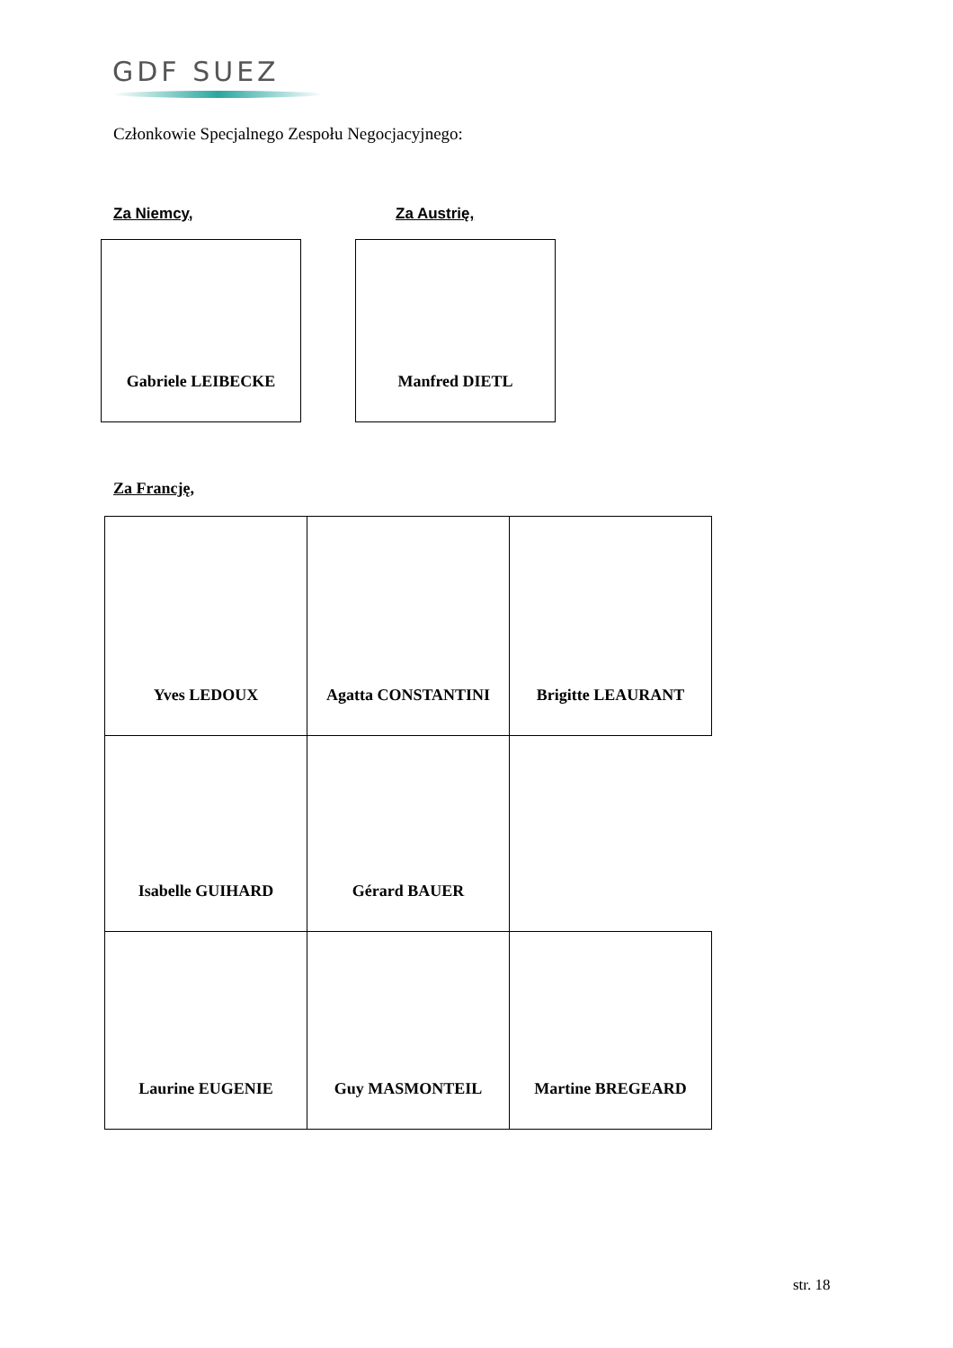GDF SUEZ
Członkowie Specjalnego Zespołu Negocjacyjnego:
Za Niemcy, Za Austrię,
Gabriele LEIBECKE Manfred DIETL
Za Francję,
| Yves LEDOUX | Agatta CONSTANTINI | Brigitte LEAURANT |
| Isabelle GUIHARD | Gérard BAUER | |
| Laurine EUGENIE | Guy MASMONTEIL | Martine BREGEARD |
str. 18